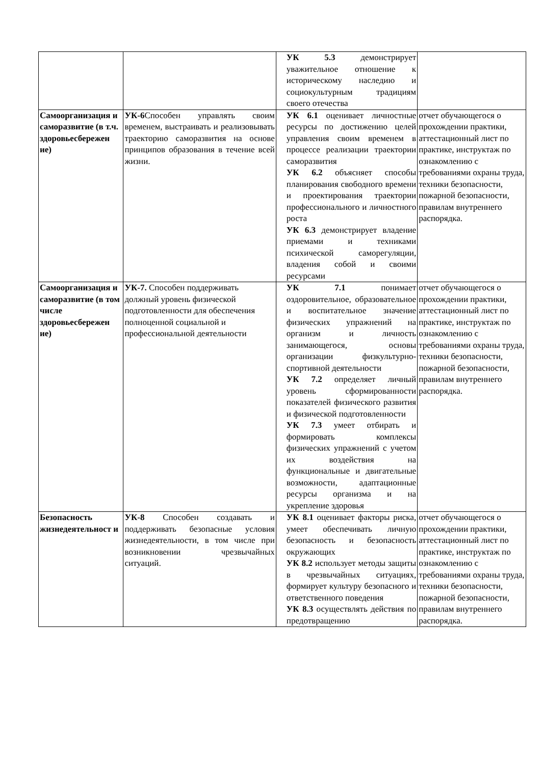| | | УК 5.3 демонстрирует уважительное отношение к историческому наследию и социокультурным традициям своего отечества | |
| Самоорганизация и саморазвитие (в т.ч. здоровьесбережен ие) | УК-6 Способен управлять своим временем, выстраивать и реализовывать траекторию саморазвития на основе принципов образования в течение всей жизни. | УК 6.1 оценивает личностные ресурсы по достижению целей управления своим временем в процессе реализации траектории саморазвития УК 6.2 объясняет способы планирования свободного времени и проектирования траектории профессионального и личностного роста УК 6.3 демонстрирует владение приемами и техниками психической саморегуляции, владения собой и своими ресурсами | отчет обучающегося о прохождении практики, аттестационный лист по практике, инструктаж по ознакомлению с требованиями охраны труда, техники безопасности, пожарной безопасности, правилам внутреннего распорядка. |
| Самоорганизация и саморазвитие (в том числе здоровьесбережен ие) | УК-7. Способен поддерживать должный уровень физической подготовленности для обеспечения полноценной социальной и профессиональной деятельности | УК 7.1 понимает оздоровительное, образовательное и воспитательное значение физических упражнений на организм и личность занимающегося, основы организации физкультурно-спортивной деятельности УК 7.2 определяет личный уровень сформированности показателей физического развития и физической подготовленности УК 7.3 умеет отбирать и формировать комплексы физических упражнений с учетом их воздействия на функциональные и двигательные возможности, адаптационные ресурсы организма и на укрепление здоровья | отчет обучающегося о прохождении практики, аттестационный лист по практике, инструктаж по ознакомлению с требованиями охраны труда, техники безопасности, пожарной безопасности, правилам внутреннего распорядка. |
| Безопасность жизнедеятельност и | УК-8 Способен создавать и поддерживать безопасные условия жизнедеятельности, в том числе при возникновении чрезвычайных ситуаций. | УК 8.1 оценивает факторы риска, умеет обеспечивать личную безопасность и безопасность окружающих УК 8.2 использует методы защиты в чрезвычайных ситуациях, формирует культуру безопасного и ответственного поведения УК 8.3 осуществлять действия по предотвращению | отчет обучающегося о прохождении практики, аттестационный лист по практике, инструктаж по ознакомлению с требованиями охраны труда, техники безопасности, пожарной безопасности, правилам внутреннего распорядка. |